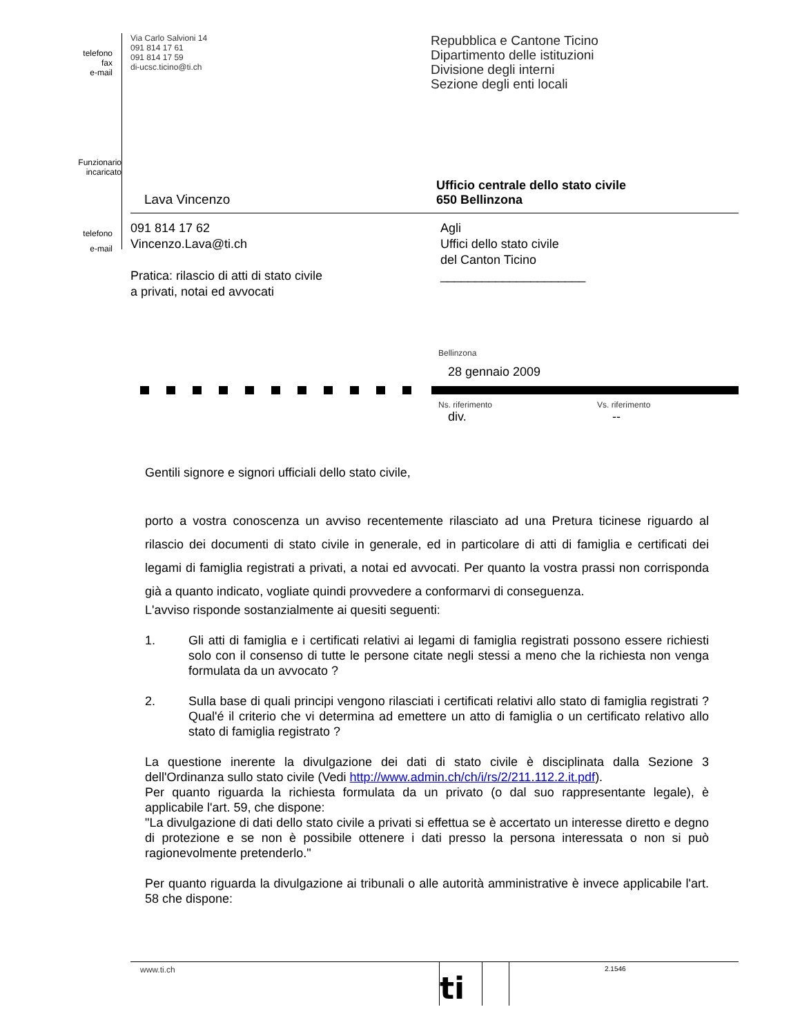telefono
fax
e-mail
Via Carlo Salvioni 14
091 814 17 61
091 814 17 59
di-ucsc.ticino@ti.ch
Repubblica e Cantone Ticino
Dipartimento delle istituzioni
Divisione degli interni
Sezione degli enti locali
Lava Vincenzo
Ufficio centrale dello stato civile
650 Bellinzona
Funzionario
incaricato
telefono
e-mail
091 814 17 62
Vincenzo.Lava@ti.ch
Pratica: rilascio di atti di stato civile
a privati, notai ed avvocati
Agli
Uffici dello stato civile
del Canton Ticino
_____________________
Bellinzona
28 gennaio 2009
Ns. riferimento
div.
Vs. riferimento
--
Gentili signore e signori ufficiali dello stato civile,
porto a vostra conoscenza un avviso recentemente rilasciato ad una Pretura ticinese riguardo al rilascio dei documenti di stato civile in generale, ed in particolare di atti di famiglia e certificati dei legami di famiglia registrati a privati, a notai ed avvocati. Per quanto la vostra prassi non corrisponda già a quanto indicato, vogliate quindi provvedere a conformarvi di conseguenza.
L'avviso risponde sostanzialmente ai quesiti seguenti:
1. Gli atti di famiglia e i certificati relativi ai legami di famiglia registrati possono essere richiesti solo con il consenso di tutte le persone citate negli stessi a meno che la richiesta non venga formulata da un avvocato ?
2. Sulla base di quali principi vengono rilasciati i certificati relativi allo stato di famiglia registrati ? Qual'é il criterio che vi determina ad emettere un atto di famiglia o un certificato relativo allo stato di famiglia registrato ?
La questione inerente la divulgazione dei dati di stato civile è disciplinata dalla Sezione 3 dell'Ordinanza sullo stato civile (Vedi http://www.admin.ch/ch/i/rs/2/211.112.2.it.pdf).
Per quanto riguarda la richiesta formulata da un privato (o dal suo rappresentante legale), è applicabile l'art. 59, che dispone:
"La divulgazione di dati dello stato civile a privati si effettua se è accertato un interesse diretto e degno di protezione e se non è possibile ottenere i dati presso la persona interessata o non si può ragionevolmente pretenderlo."
Per quanto riguarda la divulgazione ai tribunali o alle autorità amministrative è invece applicabile l'art. 58 che dispone:
www.ti.ch
ti
2.1546